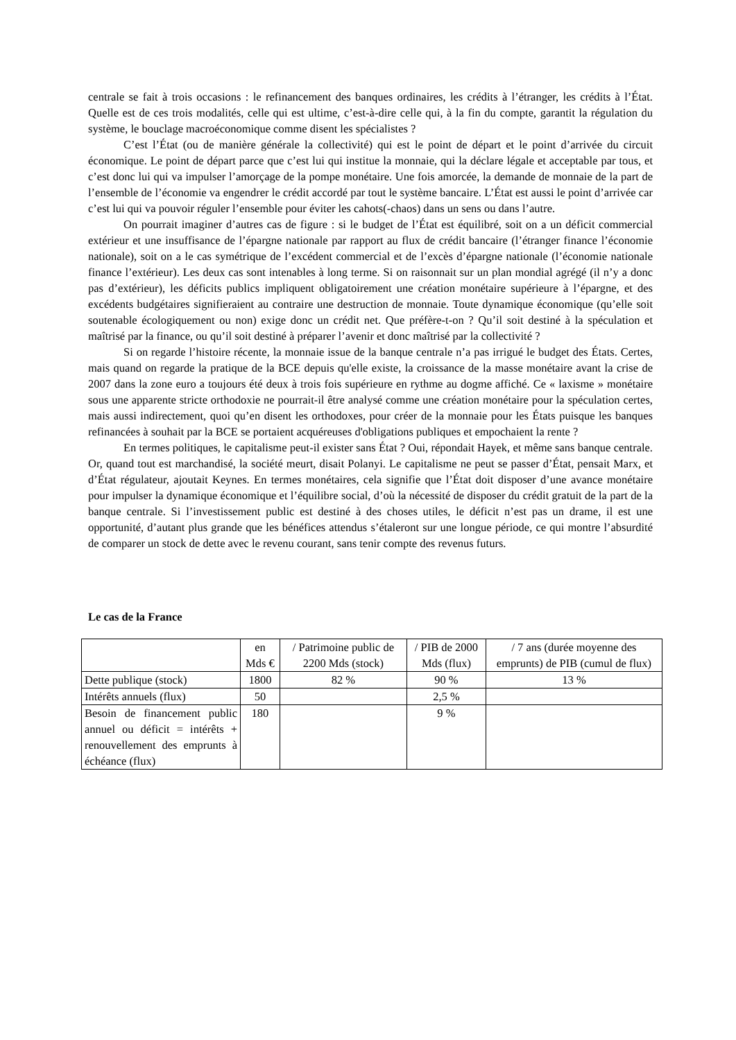centrale se fait à trois occasions : le refinancement des banques ordinaires, les crédits à l’étranger, les crédits à l’État. Quelle est de ces trois modalités, celle qui est ultime, c’est-à-dire celle qui, à la fin du compte, garantit la régulation du système, le bouclage macroéconomique comme disent les spécialistes ?
C’est l’État (ou de manière générale la collectivité) qui est le point de départ et le point d’arrivée du circuit économique. Le point de départ parce que c’est lui qui institue la monnaie, qui la déclare légale et acceptable par tous, et c’est donc lui qui va impulser l’amorçage de la pompe monétaire. Une fois amorcée, la demande de monnaie de la part de l’ensemble de l’économie va engendrer le crédit accordé par tout le système bancaire. L’État est aussi le point d’arrivée car c’est lui qui va pouvoir réguler l’ensemble pour éviter les cahots(-chaos) dans un sens ou dans l’autre.
On pourrait imaginer d’autres cas de figure : si le budget de l’État est équilibré, soit on a un déficit commercial extérieur et une insuffisance de l’épargne nationale par rapport au flux de crédit bancaire (l’étranger finance l’économie nationale), soit on a le cas symétrique de l’excédent commercial et de l’excès d’épargne nationale (l’économie nationale finance l’extérieur). Les deux cas sont intenables à long terme. Si on raisonnait sur un plan mondial agrégé (il n’y a donc pas d’extérieur), les déficits publics impliquent obligatoirement une création monétaire supérieure à l’épargne, et des excédents budgétaires signifieraient au contraire une destruction de monnaie. Toute dynamique économique (qu’elle soit soutenable écologiquement ou non) exige donc un crédit net. Que préfère-t-on ? Qu’il soit destiné à la spéculation et maîtrisé par la finance, ou qu’il soit destiné à préparer l’avenir et donc maîtrisé par la collectivité ?
Si on regarde l’histoire récente, la monnaie issue de la banque centrale n’a pas irrigué le budget des États. Certes, mais quand on regarde la pratique de la BCE depuis qu'elle existe, la croissance de la masse monétaire avant la crise de 2007 dans la zone euro a toujours été deux à trois fois supérieure en rythme au dogme affiché. Ce « laxisme » monétaire sous une apparente stricte orthodoxie ne pourrait-il être analysé comme une création monétaire pour la spéculation certes, mais aussi indirectement, quoi qu’en disent les orthodoxes, pour créer de la monnaie pour les États puisque les banques refinancées à souhait par la BCE se portaient acquéreuses d'obligations publiques et empochaient la rente ?
En termes politiques, le capitalisme peut-il exister sans État ? Oui, répondait Hayek, et même sans banque centrale. Or, quand tout est marchandisé, la société meurt, disait Polanyi. Le capitalisme ne peut se passer d’État, pensait Marx, et d’État régulateur, ajoutait Keynes. En termes monétaires, cela signifie que l’État doit disposer d’une avance monétaire pour impulser la dynamique économique et l’équilibre social, d’où la nécessité de disposer du crédit gratuit de la part de la banque centrale. Si l’investissement public est destiné à des choses utiles, le déficit n’est pas un drame, il est une opportunité, d’autant plus grande que les bénéfices attendus s’étaleront sur une longue période, ce qui montre l’absurdité de comparer un stock de dette avec le revenu courant, sans tenir compte des revenus futurs.
Le cas de la France
| | en Mds € | / Patrimoine public de 2200 Mds (stock) | / PIB de 2000 Mds (flux) | / 7 ans (durée moyenne des emprunts) de PIB (cumul de flux) |
| Dette publique (stock) | 1800 | 82 % | 90 % | 13 % |
| Intérêts annuels (flux) | 50 | | 2,5 % | |
| Besoin de financement public annuel ou déficit = intérêts + renouvellement des emprunts à échéance (flux) | 180 | | 9 % | |